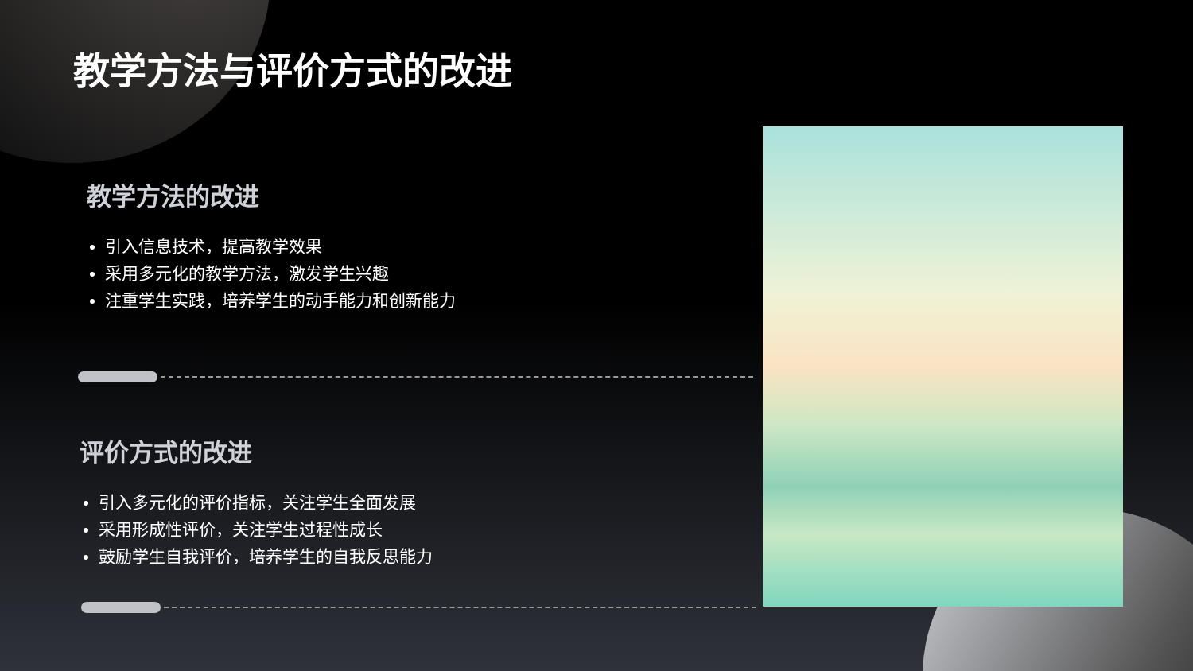教学方法与评价方式的改进
教学方法的改进
引入信息技术，提高教学效果
采用多元化的教学方法，激发学生兴趣
注重学生实践，培养学生的动手能力和创新能力
评价方式的改进
引入多元化的评价指标，关注学生全面发展
采用形成性评价，关注学生过程性成长
鼓励学生自我评价，培养学生的自我反思能力